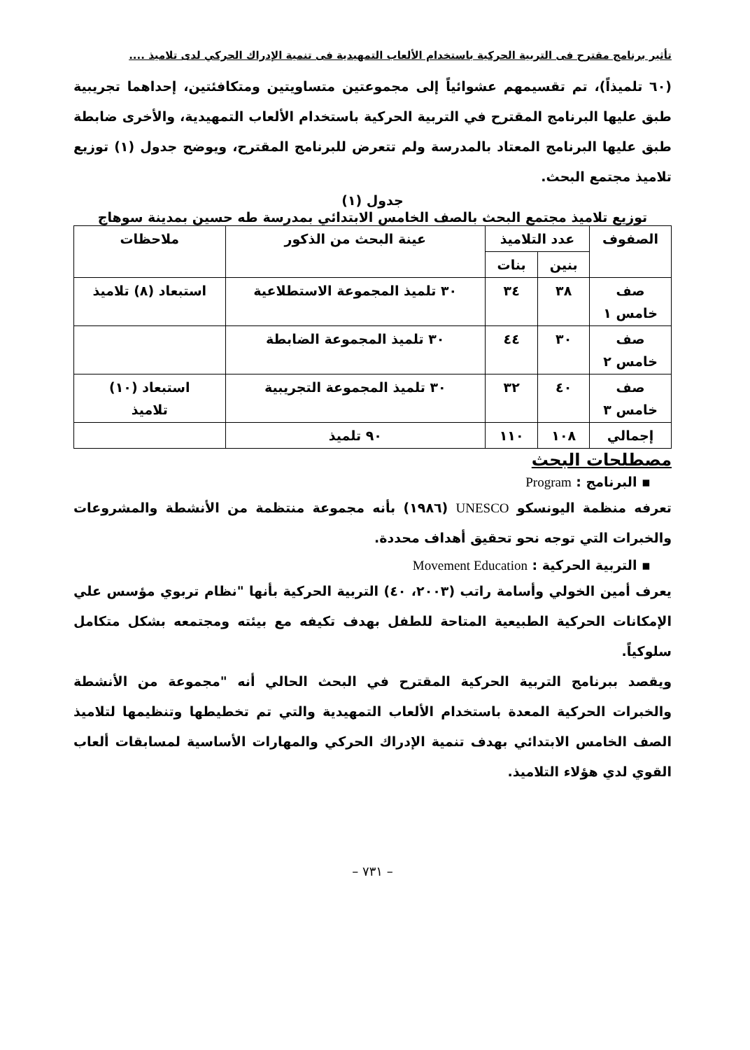تأثير برنامج مقترح فى التربية الحركية باستخدام الألعاب التمهيدية فى تنمية الإدراك الحركي لدى تلاميذ ....
(٦٠ تلميذاً)، تم تقسيمهم عشوائياً إلى مجموعتين متساويتين ومتكافئتين، إحداهما تجريبية طبق عليها البرنامج المقترح في التربية الحركية باستخدام الألعاب التمهيدية، والأخرى ضابطة طبق عليها البرنامج المعتاد بالمدرسة ولم تتعرض للبرنامج المقترح، ويوضح جدول (١) توزيع تلاميذ مجتمع البحث.
جدول (١)
توزيع تلاميذ مجتمع البحث بالصف الخامس الابتدائي بمدرسة طه حسين بمدينة سوهاج
| الصفوف | عدد التلاميذ | | عينة البحث من الذكور | ملاحظات |
| --- | --- | --- | --- | --- |
| | بنين | بنات | | |
| صف خامس ١ | ٣٨ | ٣٤ | ٣٠ تلميذ المجموعة الاستطلاعية | استبعاد (٨) تلاميذ |
| صف خامس ٢ | ٣٠ | ٤٤ | ٣٠ تلميذ المجموعة الضابطة | |
| صف خامس ٣ | ٤٠ | ٣٢ | ٣٠ تلميذ المجموعة التجريبية | استبعاد (١٠) تلاميذ |
| إجمالي | ١٠٨ | ١١٠ | ٩٠ تلميذ | |
مصطلحات البحث
▪ البرنامج : Program
تعرفه منظمة اليونسكو UNESCO (١٩٨٦) بأنه مجموعة منتظمة من الأنشطة والمشروعات والخبرات التي توجه نحو تحقيق أهداف محددة.
▪ التربية الحركية : Movement Education
يعرف أمين الخولي وأسامة راتب (٢٠٠٣، ٤٠) التربية الحركية بأنها "نظام تربوي مؤسس علي الإمكانات الحركية الطبيعية المتاحة للطفل بهدف تكيفه مع بيئته ومجتمعه بشكل متكامل سلوكياً.
ويقصد ببرنامج التربية الحركية المقترح في البحث الحالي أنه "مجموعة من الأنشطة والخبرات الحركية المعدة باستخدام الألعاب التمهيدية والتي تم تخطيطها وتنظيمها لتلاميذ الصف الخامس الابتدائي بهدف تنمية الإدراك الحركي والمهارات الأساسية لمسابقات ألعاب القوي لدي هؤلاء التلاميذ.
– ٧٣١ –